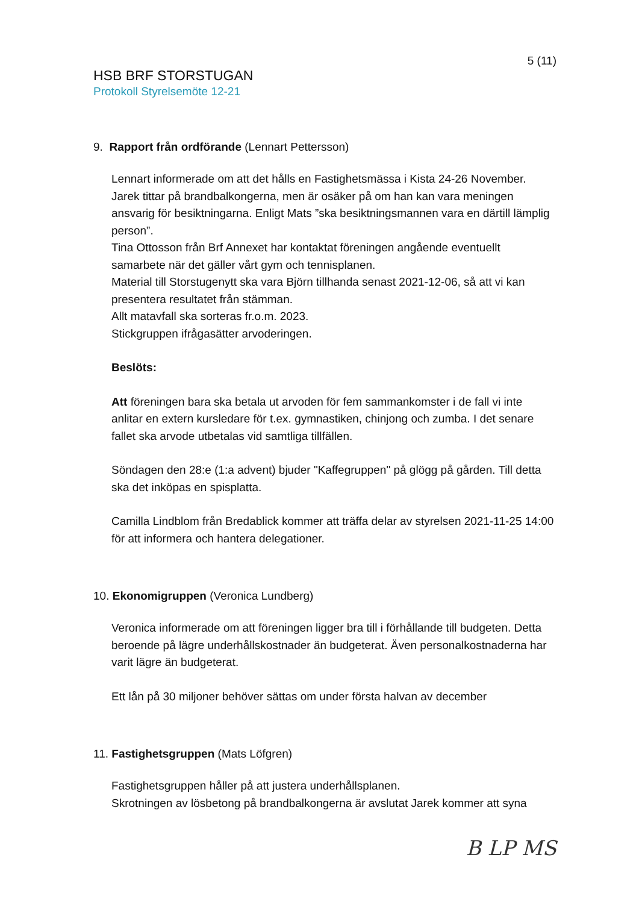5 (11)
HSB BRF STORSTUGAN
Protokoll Styrelsemöte 12-21
9. Rapport från ordförande (Lennart Pettersson)
Lennart informerade om att det hålls en Fastighetsmässa i Kista 24-26 November.
Jarek tittar på brandbalkongerna, men är osäker på om han kan vara meningen ansvarig för besiktningarna. Enligt Mats ”ska besiktningsmannen vara en därtill lämplig person”.
Tina Ottosson från Brf Annexet har kontaktat föreningen angående eventuellt samarbete när det gäller vårt gym och tennisplanen.
Material till Storstugenytt ska vara Björn tillhanda senast 2021-12-06, så att vi kan presentera resultatet från stämman.
Allt matavfall ska sorteras fr.o.m. 2023.
Stickgruppen ifrågasätter arvoderingen.
Beslöts:
Att föreningen bara ska betala ut arvoden för fem sammankomster i de fall vi inte anlitar en extern kursledare för t.ex. gymnastiken, chinjong och zumba. I det senare fallet ska arvode utbetalas vid samtliga tillfällen.
Söndagen den 28:e (1:a advent) bjuder "Kaffegruppen" på glögg på gården. Till detta ska det inköpas en spisplatta.
Camilla Lindblom från Bredablick kommer att träffa delar av styrelsen 2021-11-25 14:00 för att informera och hantera delegationer.
10. Ekonomigruppen (Veronica Lundberg)
Veronica informerade om att föreningen ligger bra till i förhållande till budgeten. Detta beroende på lägre underhållskostnader än budgeterat. Även personalkostnaderna har varit lägre än budgeterat.
Ett lån på 30 miljoner behöver sättas om under första halvan av december
11. Fastighetsgruppen (Mats Löfgren)
Fastighetsgruppen håller på att justera underhållsplanen.
Skrotningen av lösbetong på brandbalkongerna är avslutat Jarek kommer att syna
B LP MS